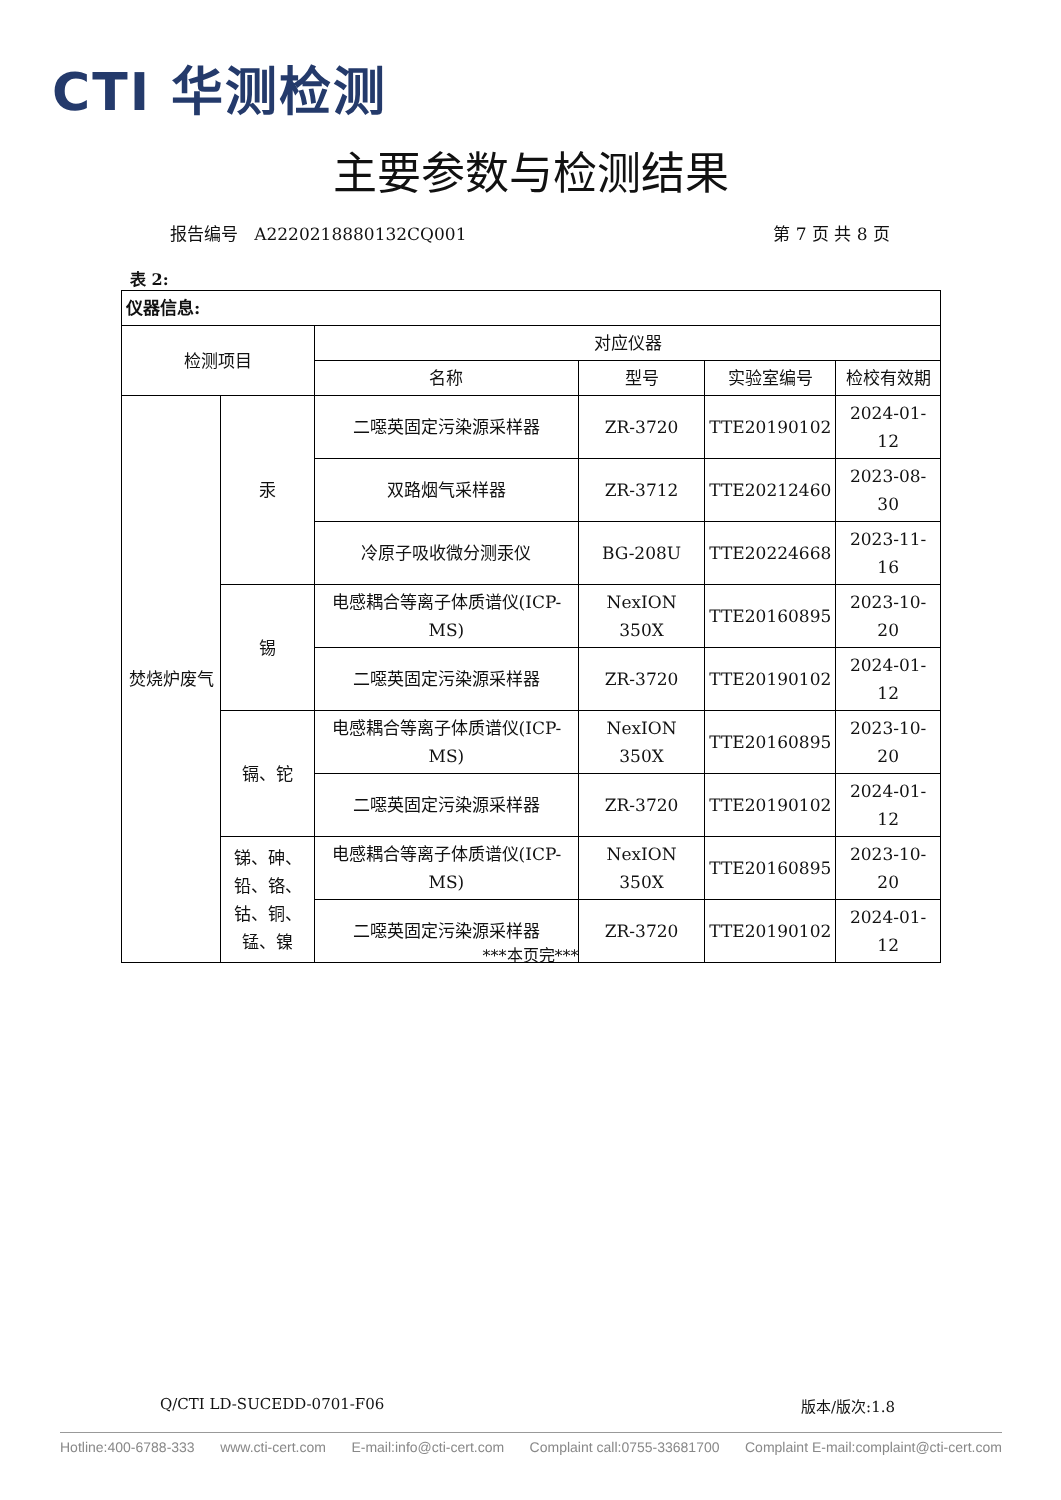CTI 华测检测
主要参数与检测结果
报告编号 A2220218880132CQ001 第 7 页 共 8 页
表 2:
| 仪器信息: | | | | | |
| --- | --- | --- | --- | --- | --- |
| 检测项目 | | 对应仪器 | | | |
| | | 名称 | 型号 | 实验室编号 | 检校有效期 |
| 焚烧炉废气 | 汞 | 二噁英固定污染源采样器 | ZR-3720 | TTE20190102 | 2024-01-12 |
| | | 双路烟气采样器 | ZR-3712 | TTE20212460 | 2023-08-30 |
| | | 冷原子吸收微分测汞仪 | BG-208U | TTE20224668 | 2023-11-16 |
| | 锡 | 电感耦合等离子体质谱仪(ICP-MS) | NexION 350X | TTE20160895 | 2023-10-20 |
| | | 二噁英固定污染源采样器 | ZR-3720 | TTE20190102 | 2024-01-12 |
| | 镉、铊 | 电感耦合等离子体质谱仪(ICP-MS) | NexION 350X | TTE20160895 | 2023-10-20 |
| | | 二噁英固定污染源采样器 | ZR-3720 | TTE20190102 | 2024-01-12 |
| | 锑、砷、铅、铬、钴、铜、锰、镍 | 电感耦合等离子体质谱仪(ICP-MS) | NexION 350X | TTE20160895 | 2023-10-20 |
| | | 二噁英固定污染源采样器 | ZR-3720 | TTE20190102 | 2024-01-12 |
***本页完***
Q/CTI LD-SUCEDD-0701-F06 版本/版次:1.8
Hotline:400-6788-333 www.cti-cert.com E-mail:info@cti-cert.com Complaint call:0755-33681700 Complaint E-mail:complaint@cti-cert.com